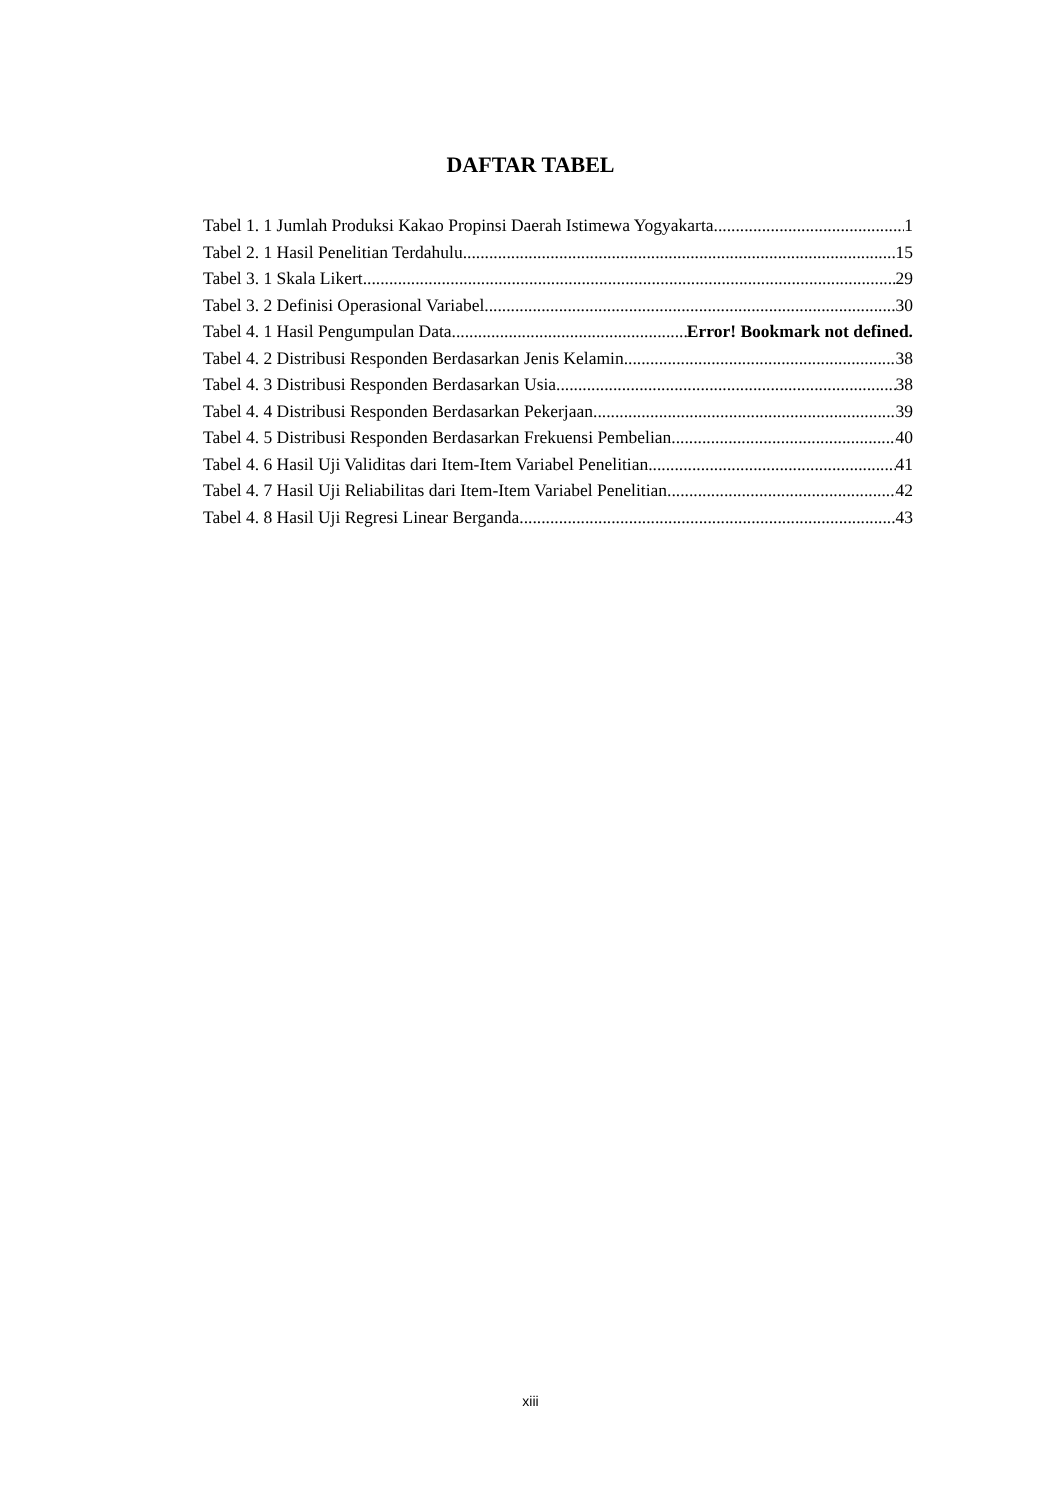DAFTAR TABEL
Tabel 1. 1 Jumlah Produksi Kakao Propinsi Daerah Istimewa Yogyakarta 1
Tabel 2. 1 Hasil Penelitian Terdahulu 15
Tabel 3. 1 Skala Likert 29
Tabel 3. 2 Definisi Operasional Variabel 30
Tabel 4. 1 Hasil Pengumpulan Data Error! Bookmark not defined.
Tabel 4. 2 Distribusi Responden Berdasarkan Jenis Kelamin 38
Tabel 4. 3 Distribusi Responden Berdasarkan Usia 38
Tabel 4. 4 Distribusi Responden Berdasarkan Pekerjaan 39
Tabel 4. 5 Distribusi Responden Berdasarkan Frekuensi Pembelian 40
Tabel 4. 6 Hasil Uji Validitas dari Item-Item Variabel Penelitian 41
Tabel 4. 7 Hasil Uji Reliabilitas dari Item-Item Variabel Penelitian 42
Tabel 4. 8 Hasil Uji Regresi Linear Berganda 43
xiii